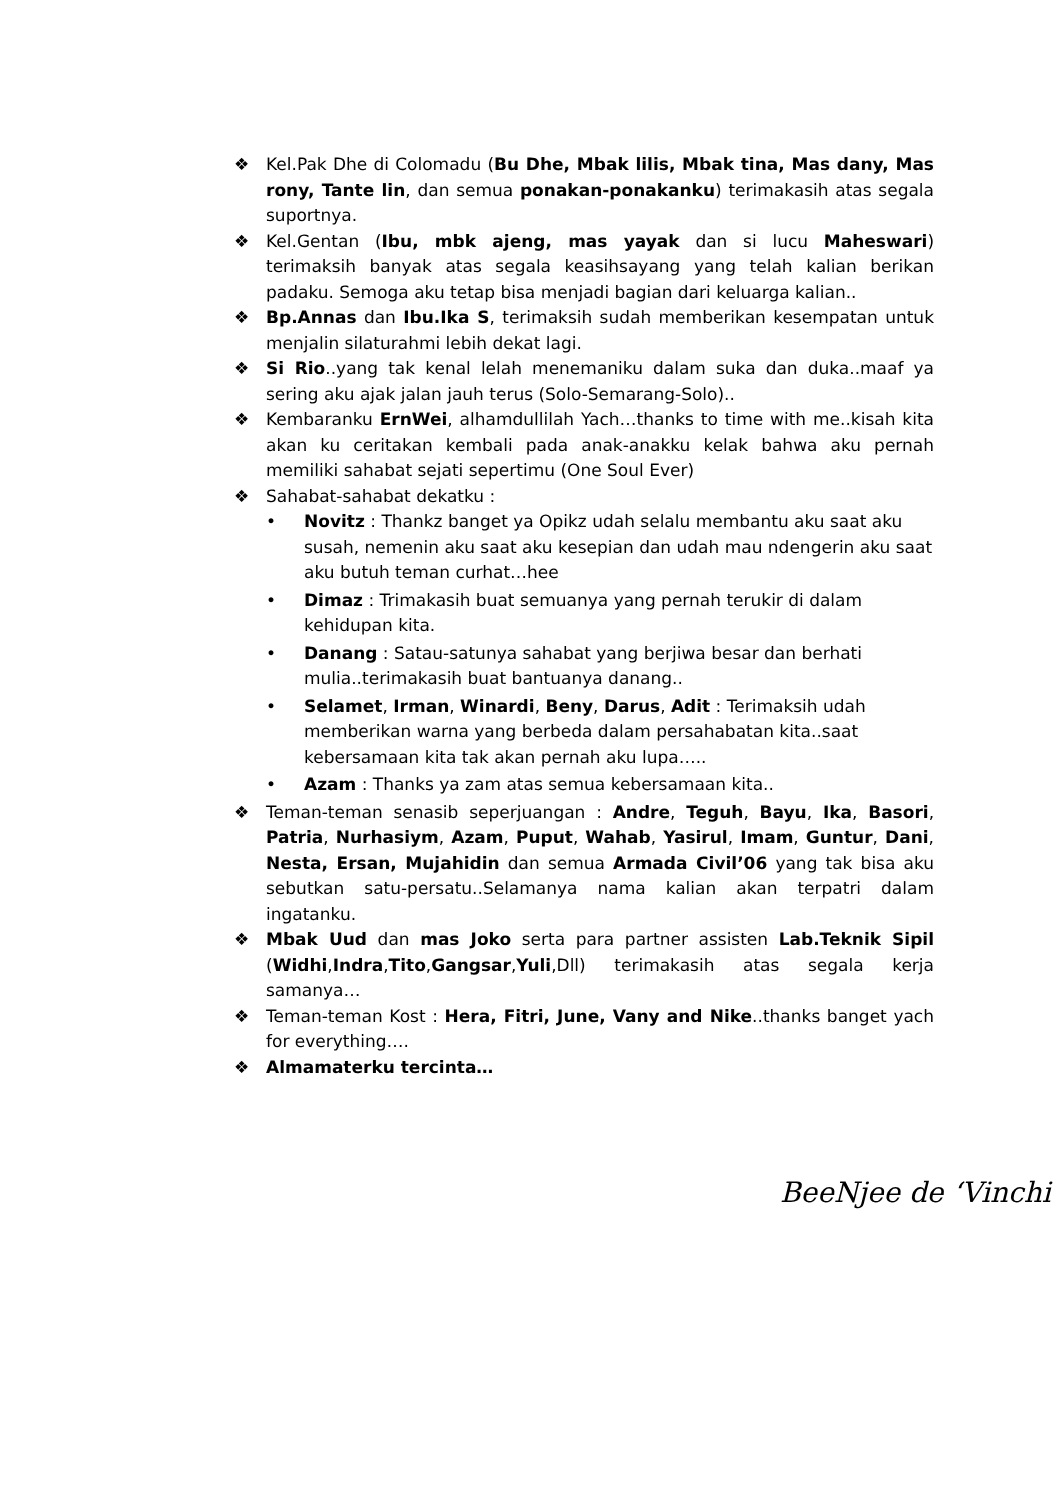❖ Kel.Pak Dhe di Colomadu (Bu Dhe, Mbak lilis, Mbak tina, Mas dany, Mas rony, Tante lin, dan semua ponakan-ponakanku) terimakasih atas segala suportnya.
❖ Kel.Gentan (Ibu, mbk ajeng, mas yayak dan si lucu Maheswari) terimaksih banyak atas segala keasihsayang yang telah kalian berikan padaku. Semoga aku tetap bisa menjadi bagian dari keluarga kalian..
❖ Bp.Annas dan Ibu.Ika S, terimaksih sudah memberikan kesempatan untuk menjalin silaturahmi lebih dekat lagi.
❖ Si Rio..yang tak kenal lelah menemaniku dalam suka dan duka..maaf ya sering aku ajak jalan jauh terus (Solo-Semarang-Solo)..
❖ Kembaranku ErnWei, alhamdullilah Yach…thanks to time with me..kisah kita akan ku ceritakan kembali pada anak-anakku kelak bahwa aku pernah memiliki sahabat sejati sepertimu (One Soul Ever)
❖ Sahabat-sahabat dekatku :
• Novitz : Thankz banget ya Opikz udah selalu membantu aku saat aku susah, nemenin aku saat aku kesepian dan udah mau ndengerin aku saat aku butuh teman curhat…hee
• Dimaz : Trimakasih buat semuanya yang pernah terukir di dalam kehidupan kita.
• Danang : Satau-satunya sahabat yang berjiwa besar dan berhati mulia..terimakasih buat bantuanya danang..
• Selamet, Irman, Winardi, Beny, Darus, Adit : Terimaksih udah memberikan warna yang berbeda dalam persahabatan kita..saat kebersamaan kita tak akan pernah aku lupa…..
• Azam : Thanks ya zam atas semua kebersamaan kita..
❖ Teman-teman senasib seperjuangan : Andre, Teguh, Bayu, Ika, Basori, Patria, Nurhasiym, Azam, Puput, Wahab, Yasirul, Imam, Guntur, Dani, Nesta, Ersan, Mujahidin dan semua Armada Civil’06 yang tak bisa aku sebutkan satu-persatu..Selamanya nama kalian akan terpatri dalam ingatanku.
❖ Mbak Uud dan mas Joko serta para partner assisten Lab.Teknik Sipil (Widhi,Indra,Tito,Gangsar,Yuli,Dll) terimakasih atas segala kerja samanya…
❖ Teman-teman Kost : Hera, Fitri, June, Vany and Nike..thanks banget yach for everything….
❖ Almamaterku tercinta…
BeeNjee de ‘Vinchi